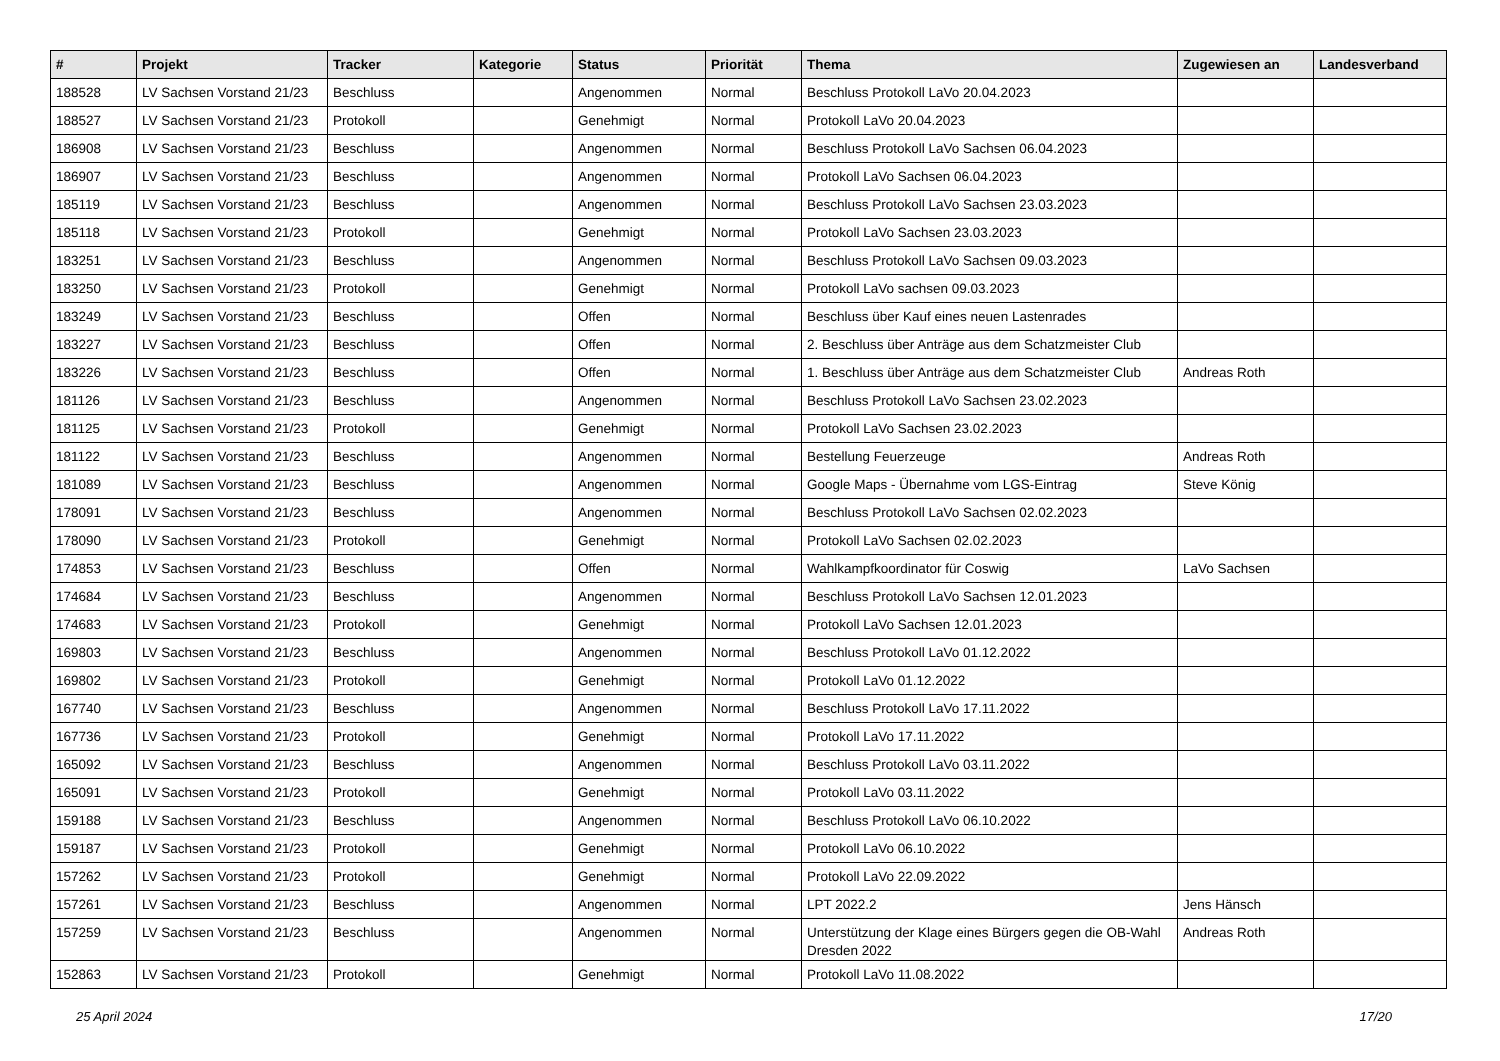| # | Projekt | Tracker | Kategorie | Status | Priorität | Thema | Zugewiesen an | Landesverband |
| --- | --- | --- | --- | --- | --- | --- | --- | --- |
| 188528 | LV Sachsen Vorstand 21/23 | Beschluss | | Angenommen | Normal | Beschluss Protokoll LaVo 20.04.2023 | | |
| 188527 | LV Sachsen Vorstand 21/23 | Protokoll | | Genehmigt | Normal | Protokoll LaVo 20.04.2023 | | |
| 186908 | LV Sachsen Vorstand 21/23 | Beschluss | | Angenommen | Normal | Beschluss Protokoll LaVo Sachsen 06.04.2023 | | |
| 186907 | LV Sachsen Vorstand 21/23 | Beschluss | | Angenommen | Normal | Protokoll LaVo Sachsen 06.04.2023 | | |
| 185119 | LV Sachsen Vorstand 21/23 | Beschluss | | Angenommen | Normal | Beschluss Protokoll LaVo Sachsen 23.03.2023 | | |
| 185118 | LV Sachsen Vorstand 21/23 | Protokoll | | Genehmigt | Normal | Protokoll LaVo Sachsen 23.03.2023 | | |
| 183251 | LV Sachsen Vorstand 21/23 | Beschluss | | Angenommen | Normal | Beschluss Protokoll LaVo Sachsen 09.03.2023 | | |
| 183250 | LV Sachsen Vorstand 21/23 | Protokoll | | Genehmigt | Normal | Protokoll LaVo sachsen 09.03.2023 | | |
| 183249 | LV Sachsen Vorstand 21/23 | Beschluss | | Offen | Normal | Beschluss über Kauf eines neuen Lastenrades | | |
| 183227 | LV Sachsen Vorstand 21/23 | Beschluss | | Offen | Normal | 2. Beschluss über Anträge aus dem Schatzmeister Club | | |
| 183226 | LV Sachsen Vorstand 21/23 | Beschluss | | Offen | Normal | 1. Beschluss über Anträge aus dem Schatzmeister Club | Andreas Roth | |
| 181126 | LV Sachsen Vorstand 21/23 | Beschluss | | Angenommen | Normal | Beschluss Protokoll LaVo Sachsen 23.02.2023 | | |
| 181125 | LV Sachsen Vorstand 21/23 | Protokoll | | Genehmigt | Normal | Protokoll LaVo Sachsen 23.02.2023 | | |
| 181122 | LV Sachsen Vorstand 21/23 | Beschluss | | Angenommen | Normal | Bestellung Feuerzeuge | Andreas Roth | |
| 181089 | LV Sachsen Vorstand 21/23 | Beschluss | | Angenommen | Normal | Google Maps - Übernahme vom LGS-Eintrag | Steve König | |
| 178091 | LV Sachsen Vorstand 21/23 | Beschluss | | Angenommen | Normal | Beschluss Protokoll LaVo Sachsen 02.02.2023 | | |
| 178090 | LV Sachsen Vorstand 21/23 | Protokoll | | Genehmigt | Normal | Protokoll LaVo Sachsen 02.02.2023 | | |
| 174853 | LV Sachsen Vorstand 21/23 | Beschluss | | Offen | Normal | Wahlkampfkoordinator für Coswig | LaVo Sachsen | |
| 174684 | LV Sachsen Vorstand 21/23 | Beschluss | | Angenommen | Normal | Beschluss Protokoll LaVo Sachsen 12.01.2023 | | |
| 174683 | LV Sachsen Vorstand 21/23 | Protokoll | | Genehmigt | Normal | Protokoll LaVo Sachsen 12.01.2023 | | |
| 169803 | LV Sachsen Vorstand 21/23 | Beschluss | | Angenommen | Normal | Beschluss Protokoll LaVo 01.12.2022 | | |
| 169802 | LV Sachsen Vorstand 21/23 | Protokoll | | Genehmigt | Normal | Protokoll LaVo 01.12.2022 | | |
| 167740 | LV Sachsen Vorstand 21/23 | Beschluss | | Angenommen | Normal | Beschluss Protokoll LaVo 17.11.2022 | | |
| 167736 | LV Sachsen Vorstand 21/23 | Protokoll | | Genehmigt | Normal | Protokoll LaVo 17.11.2022 | | |
| 165092 | LV Sachsen Vorstand 21/23 | Beschluss | | Angenommen | Normal | Beschluss Protokoll LaVo 03.11.2022 | | |
| 165091 | LV Sachsen Vorstand 21/23 | Protokoll | | Genehmigt | Normal | Protokoll LaVo 03.11.2022 | | |
| 159188 | LV Sachsen Vorstand 21/23 | Beschluss | | Angenommen | Normal | Beschluss Protokoll LaVo 06.10.2022 | | |
| 159187 | LV Sachsen Vorstand 21/23 | Protokoll | | Genehmigt | Normal | Protokoll LaVo 06.10.2022 | | |
| 157262 | LV Sachsen Vorstand 21/23 | Protokoll | | Genehmigt | Normal | Protokoll LaVo 22.09.2022 | | |
| 157261 | LV Sachsen Vorstand 21/23 | Beschluss | | Angenommen | Normal | LPT 2022.2 | Jens Hänsch | |
| 157259 | LV Sachsen Vorstand 21/23 | Beschluss | | Angenommen | Normal | Unterstützung der Klage eines Bürgers gegen die OB-Wahl Dresden 2022 | Andreas Roth | |
| 152863 | LV Sachsen Vorstand 21/23 | Protokoll | | Genehmigt | Normal | Protokoll LaVo 11.08.2022 | | |
25 April 2024 17/20